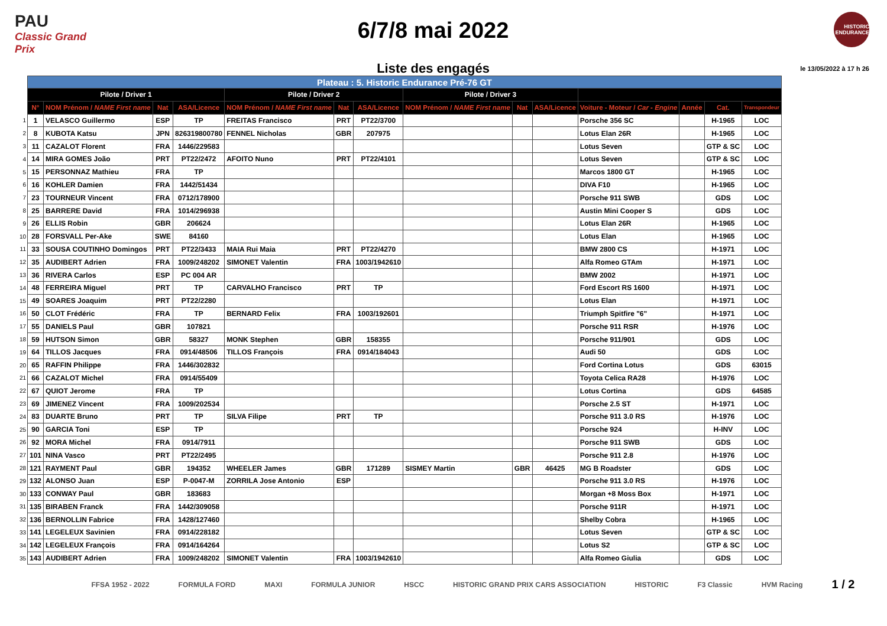PAU
Classic Grand Prix
6/7/8 mai 2022
Liste des engagés
HISTORIC ENDURANCE
le 13/05/2022 à 17 h 26
| | Plateau : 5. Historic Endurance Pré-76 GT | | | | | | | | | | | | | |
| | Pilote / Driver 1 | | | | Pilote / Driver 2 | | | Pilote / Driver 3 | | | | | | |
| | N° | NOM Prénom / NAME First name | Nat | ASA/Licence | NOM Prénom / NAME First name | Nat | ASA/Licence | NOM Prénom / NAME First name | Nat | ASA/Licence | Voiture - Moteur / Car - Engine | Année | Cat. | Transpondeur |
| 1 | 1 | VELASCO Guillermo | ESP | TP | FREITAS Francisco | PRT | PT22/3700 | | | | Porsche 356 SC | | H-1965 | LOC |
| 2 | 8 | KUBOTA Katsu | JPN | 826319800780 | FENNEL Nicholas | GBR | 207975 | | | | Lotus Elan 26R | | H-1965 | LOC |
| 3 | 11 | CAZALOT Florent | FRA | 1446/229583 | | | | | | | Lotus Seven | | GTP & SC | LOC |
| 4 | 14 | MIRA GOMES João | PRT | PT22/2472 | AFOITO Nuno | PRT | PT22/4101 | | | | Lotus Seven | | GTP & SC | LOC |
| 5 | 15 | PERSONNAZ Mathieu | FRA | TP | | | | | | | Marcos 1800 GT | | H-1965 | LOC |
| 6 | 16 | KOHLER Damien | FRA | 1442/51434 | | | | | | | DIVA F10 | | H-1965 | LOC |
| 7 | 23 | TOURNEUR Vincent | FRA | 0712/178900 | | | | | | | Porsche 911 SWB | | GDS | LOC |
| 8 | 25 | BARRERE David | FRA | 1014/296938 | | | | | | | Austin Mini Cooper S | | GDS | LOC |
| 9 | 26 | ELLIS Robin | GBR | 206624 | | | | | | | Lotus Elan 26R | | H-1965 | LOC |
| 10 | 28 | FORSVALL Per-Ake | SWE | 84160 | | | | | | | Lotus Elan | | H-1965 | LOC |
| 11 | 33 | SOUSA COUTINHO Domingos | PRT | PT22/3433 | MAIA Rui Maia | PRT | PT22/4270 | | | | BMW 2800 CS | | H-1971 | LOC |
| 12 | 35 | AUDIBERT Adrien | FRA | 1009/248202 | SIMONET Valentin | FRA | 1003/1942610 | | | | Alfa Romeo GTAm | | H-1971 | LOC |
| 13 | 36 | RIVERA Carlos | ESP | PC 004 AR | | | | | | | BMW 2002 | | H-1971 | LOC |
| 14 | 48 | FERREIRA Miguel | PRT | TP | CARVALHO Francisco | PRT | TP | | | | Ford Escort RS 1600 | | H-1971 | LOC |
| 15 | 49 | SOARES Joaquim | PRT | PT22/2280 | | | | | | | Lotus Elan | | H-1971 | LOC |
| 16 | 50 | CLOT Frédéric | FRA | TP | BERNARD Felix | FRA | 1003/192601 | | | | Triumph Spitfire "6" | | H-1971 | LOC |
| 17 | 55 | DANIELS Paul | GBR | 107821 | | | | | | | Porsche 911 RSR | | H-1976 | LOC |
| 18 | 59 | HUTSON Simon | GBR | 58327 | MONK Stephen | GBR | 158355 | | | | Porsche 911/901 | | GDS | LOC |
| 19 | 64 | TILLOS Jacques | FRA | 0914/48506 | TILLOS François | FRA | 0914/184043 | | | | Audi 50 | | GDS | LOC |
| 20 | 65 | RAFFIN Philippe | FRA | 1446/302832 | | | | | | | Ford Cortina Lotus | | GDS | 63015 |
| 21 | 66 | CAZALOT Michel | FRA | 0914/55409 | | | | | | | Toyota Celica RA28 | | H-1976 | LOC |
| 22 | 67 | QUIOT Jerome | FRA | TP | | | | | | | Lotus Cortina | | GDS | 64585 |
| 23 | 69 | JIMENEZ Vincent | FRA | 1009/202534 | | | | | | | Porsche 2.5 ST | | H-1971 | LOC |
| 24 | 83 | DUARTE Bruno | PRT | TP | SILVA Filipe | PRT | TP | | | | Porsche 911 3.0 RS | | H-1976 | LOC |
| 25 | 90 | GARCIA Toni | ESP | TP | | | | | | | Porsche 924 | | H-INV | LOC |
| 26 | 92 | MORA Michel | FRA | 0914/7911 | | | | | | | Porsche 911 SWB | | GDS | LOC |
| 27 | 101 | NINA Vasco | PRT | PT22/2495 | | | | | | | Porsche 911 2.8 | | H-1976 | LOC |
| 28 | 121 | RAYMENT Paul | GBR | 194352 | WHEELER James | GBR | 171289 | SISMEY Martin | GBR | 46425 | MG B Roadster | | GDS | LOC |
| 29 | 132 | ALONSO Juan | ESP | P-0047-M | ZORRILA Jose Antonio | ESP | | | | | Porsche 911 3.0 RS | | H-1976 | LOC |
| 30 | 133 | CONWAY Paul | GBR | 183683 | | | | | | | Morgan +8 Moss Box | | H-1971 | LOC |
| 31 | 135 | BIRABEN Franck | FRA | 1442/309058 | | | | | | | Porsche 911R | | H-1971 | LOC |
| 32 | 136 | BERNOLLIN Fabrice | FRA | 1428/127460 | | | | | | | Shelby Cobra | | H-1965 | LOC |
| 33 | 141 | LEGELEUX Savinien | FRA | 0914/228182 | | | | | | | Lotus Seven | | GTP & SC | LOC |
| 34 | 142 | LEGELEUX François | FRA | 0914/164264 | | | | | | | Lotus S2 | | GTP & SC | LOC |
| 35 | 143 | AUDIBERT Adrien | FRA | 1009/248202 | SIMONET Valentin | FRA | 1003/1942610 | | | | Alfa Romeo Giulia | | GDS | LOC |
FFSA 1952 - 2022 FORMULA FORD MAXI FORMULA JUNIOR HSCC HISTORIC GRAND PRIX CARS ASSOCIATION HISTORIC F3 Classic HVM Racing 1 / 2